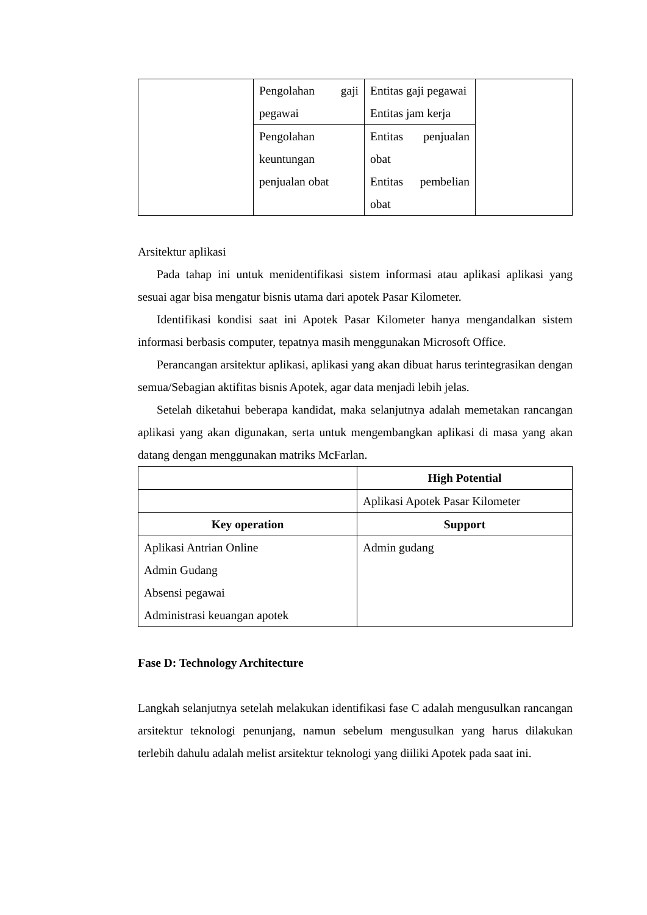| | Pengolahan gaji pegawai | Entitas gaji pegawai Entitas jam kerja | |
| | Pengolahan keuntungan penjualan obat | Entitas penjualan obat Entitas pembelian obat | |
Arsitektur aplikasi
Pada tahap ini untuk menidentifikasi sistem informasi atau aplikasi aplikasi yang sesuai agar bisa mengatur bisnis utama dari apotek Pasar Kilometer.
Identifikasi kondisi saat ini Apotek Pasar Kilometer hanya mengandalkan sistem informasi berbasis computer, tepatnya masih menggunakan Microsoft Office.
Perancangan arsitektur aplikasi, aplikasi yang akan dibuat harus terintegrasikan dengan semua/Sebagian aktifitas bisnis Apotek, agar data menjadi lebih jelas.
Setelah diketahui beberapa kandidat, maka selanjutnya adalah memetakan rancangan aplikasi yang akan digunakan, serta untuk mengembangkan aplikasi di masa yang akan datang dengan menggunakan matriks McFarlan.
| | High Potential |
| | Aplikasi Apotek Pasar Kilometer |
| Key operation | Support |
| Aplikasi Antrian Online Admin Gudang Absensi pegawai Administrasi keuangan apotek | Admin gudang |
Fase D: Technology Architecture
Langkah selanjutnya setelah melakukan identifikasi fase C adalah mengusulkan rancangan arsitektur teknologi penunjang, namun sebelum mengusulkan yang harus dilakukan terlebih dahulu adalah melist arsitektur teknologi yang diiliki Apotek pada saat ini.